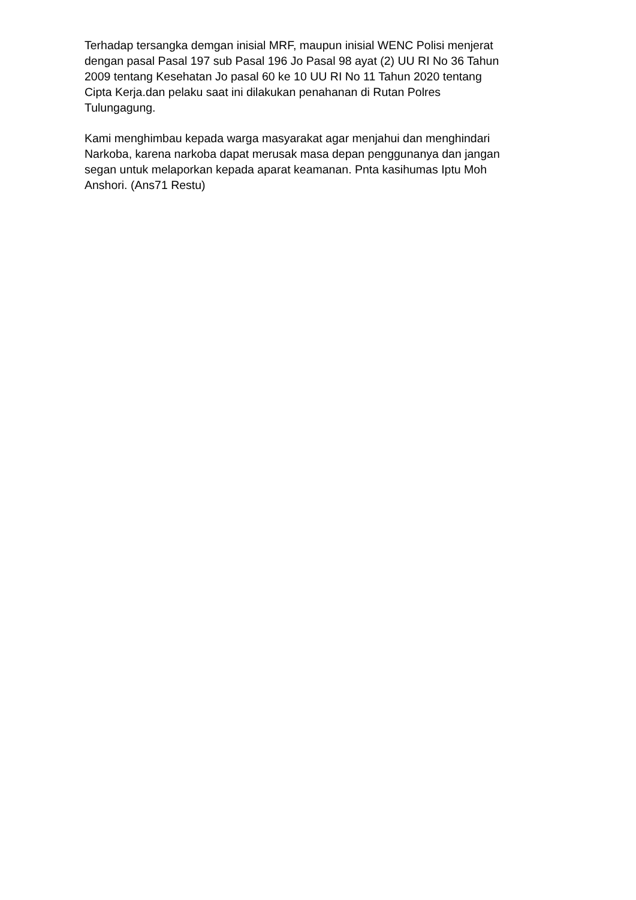Terhadap tersangka demgan inisial MRF, maupun inisial WENC Polisi menjerat dengan pasal Pasal 197 sub Pasal 196 Jo Pasal 98 ayat (2) UU RI No 36 Tahun 2009 tentang Kesehatan Jo pasal 60 ke 10 UU RI No 11 Tahun 2020 tentang Cipta Kerja.dan pelaku saat ini dilakukan penahanan di Rutan Polres Tulungagung.
Kami menghimbau kepada warga masyarakat agar menjahui dan menghindari Narkoba, karena narkoba dapat merusak masa depan penggunanya dan jangan segan untuk melaporkan kepada aparat keamanan. Pnta kasihumas Iptu Moh Anshori. (Ans71 Restu)